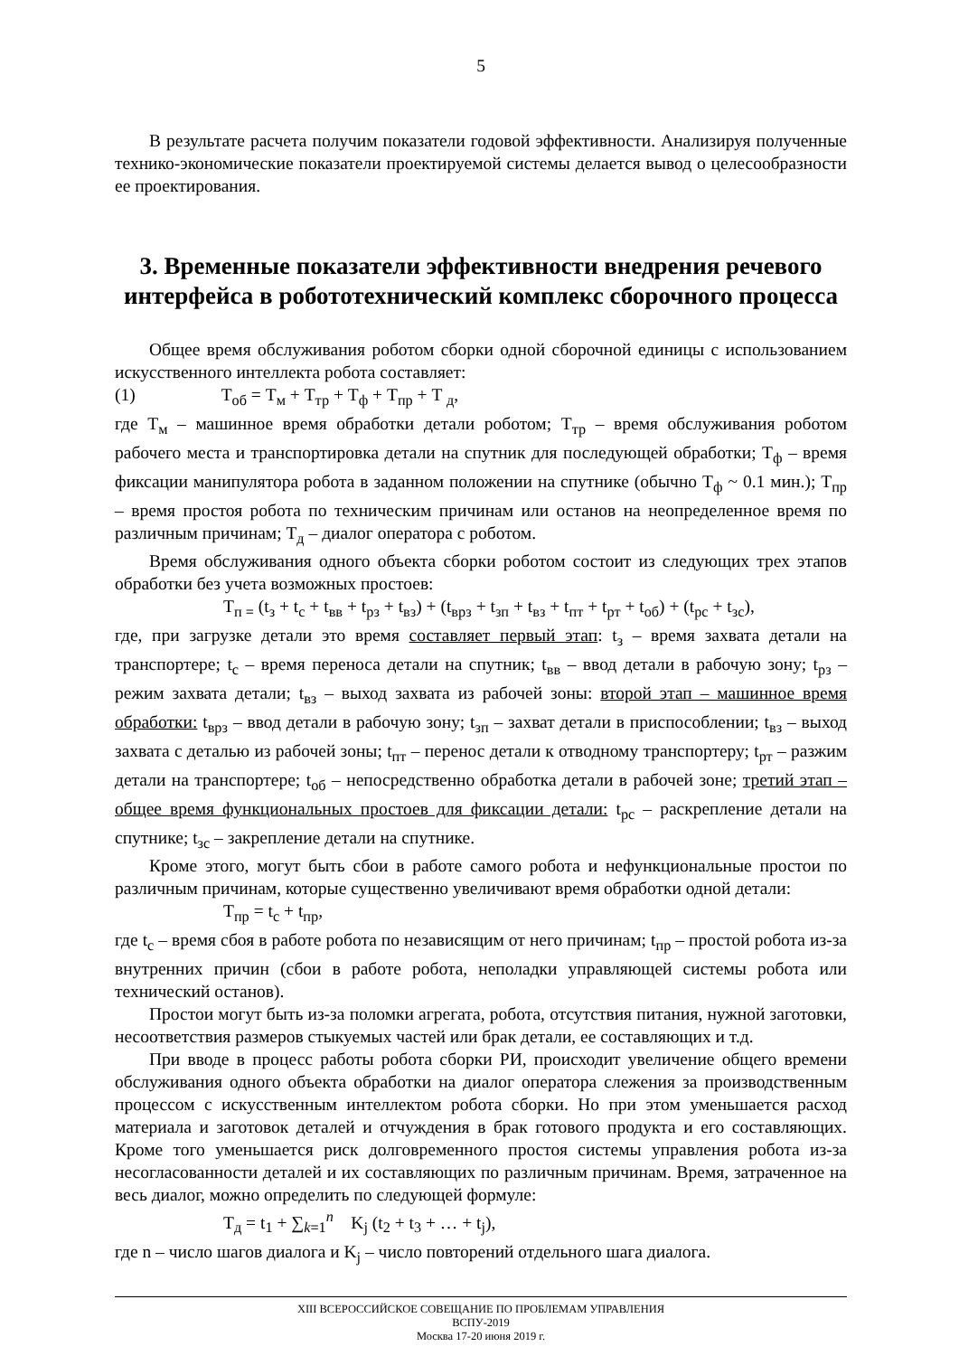5
В результате расчета получим показатели годовой эффективности. Анализируя полученные технико-экономические показатели проектируемой системы делается вывод о целесообразности ее проектирования.
3. Временные показатели эффективности внедрения речевого интерфейса в робототехнический комплекс сборочного процесса
Общее время обслуживания роботом сборки одной сборочной единицы с использованием искусственного интеллекта робота составляет:
(1) T<sub>об</sub> = T<sub>м</sub> + T<sub>тр</sub> + T<sub>ф</sub> + T<sub>пр</sub> + T <sub>д</sub>,
где T<sub>м</sub> – машинное время обработки детали роботом; T<sub>тр</sub> – время обслуживания роботом рабочего места и транспортировка детали на спутник для последующей обработки; T<sub>ф</sub> – время фиксации манипулятора робота в заданном положении на спутнике (обычно T<sub>ф</sub> ~ 0.1 мин.); T<sub>пр</sub> – время простоя робота по техническим причинам или останов на неопределенное время по различным причинам; T<sub>д</sub> – диалог оператора с роботом.
Время обслуживания одного объекта сборки роботом состоит из следующих трех этапов обработки без учета возможных простоев:
T<sub>п =</sub> (t<sub>з</sub> + t<sub>с</sub> + t<sub>вв</sub> + t<sub>рз</sub> + t<sub>вз</sub>) + (t<sub>врз</sub> + t<sub>зп</sub> + t<sub>вз</sub> + t<sub>пт</sub> + t<sub>рт</sub> + t<sub>об</sub>) + (t<sub>рс</sub> + t<sub>зс</sub>),
где, при загрузке детали это время составляет первый этап: t<sub>з</sub> – время захвата детали на транспортере; t<sub>с</sub> – время переноса детали на спутник; t<sub>вв</sub> – ввод детали в рабочую зону; t<sub>рз</sub> – режим захвата детали; t<sub>вз</sub> – выход захвата из рабочей зоны: второй этап – машинное время обработки: t<sub>врз</sub> – ввод детали в рабочую зону; t<sub>зп</sub> – захват детали в приспособлении; t<sub>вз</sub> – выход захвата с деталью из рабочей зоны; t<sub>пт</sub> – перенос детали к отводному транспортеру; t<sub>рт</sub> – разжим детали на транспортере; t<sub>об</sub> – непосредственно обработка детали в рабочей зоне; третий этап – общее время функциональных простоев для фиксации детали: t<sub>рс</sub> – раскрепление детали на спутнике; t<sub>зс</sub> – закрепление детали на спутнике.
Кроме этого, могут быть сбои в работе самого робота и нефункциональные простои по различным причинам, которые существенно увеличивают время обработки одной детали:
T<sub>пр</sub> = t<sub>с</sub> + t<sub>пр</sub>,
где t<sub>с</sub> – время сбоя в работе робота по независящим от него причинам; t<sub>пр</sub> – простой робота из-за внутренних причин (сбои в работе робота, неполадки управляющей системы робота или технический останов).
Простои могут быть из-за поломки агрегата, робота, отсутствия питания, нужной заготовки, несоответствия размеров стыкуемых частей или брак детали, ее составляющих и т.д.
При вводе в процесс работы робота сборки РИ, происходит увеличение общего времени обслуживания одного объекта обработки на диалог оператора слежения за производственным процессом с искусственным интеллектом робота сборки. Но при этом уменьшается расход материала и заготовок деталей и отчуждения в брак готового продукта и его составляющих. Кроме того уменьшается риск долговременного простоя системы управления робота из-за несогласованности деталей и их составляющих по различным причинам. Время, затраченное на весь диалог, можно определить по следующей формуле:
T<sub>д</sub> = t<sub>1</sub> + ∑<sub>k=1</sub><sup>n</sup> K<sub>j</sub> (t<sub>2</sub> + t<sub>3</sub> + … + t<sub>j</sub>),
где n – число шагов диалога и K<sub>j</sub> – число повторений отдельного шага диалога.
XIII ВСЕРОССИЙСКОЕ СОВЕЩАНИЕ ПО ПРОБЛЕМАМ УПРАВЛЕНИЯ
ВСПУ-2019
Москва 17-20 июня 2019 г.